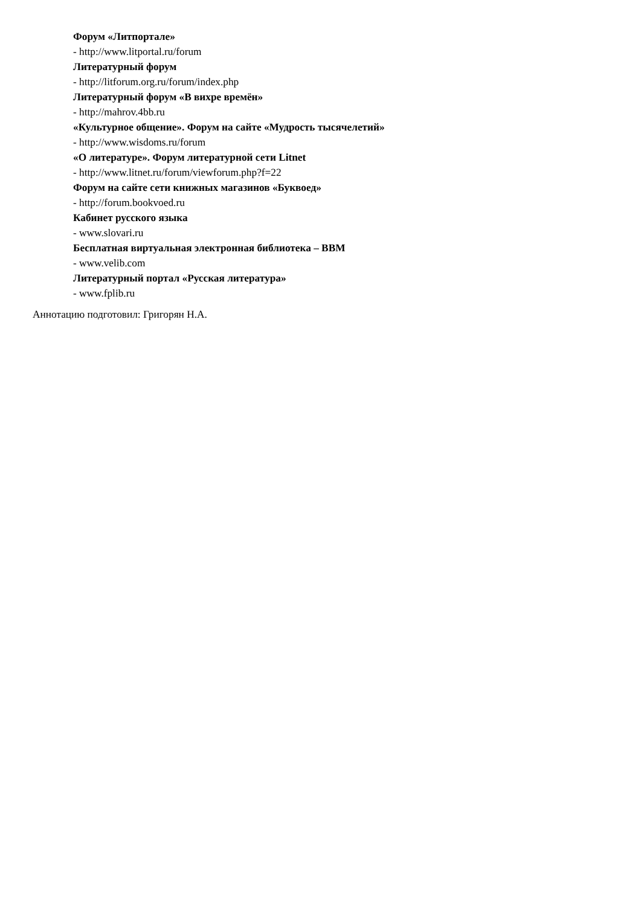Форум «Литпортале»
- http://www.litportal.ru/forum
Литературный форум
- http://litforum.org.ru/forum/index.php
Литературный форум «В вихре времён»
- http://mahrov.4bb.ru
«Культурное общение». Форум на сайте «Мудрость тысячелетий»
- http://www.wisdoms.ru/forum
«О литературе». Форум литературной сети Litnet
- http://www.litnet.ru/forum/viewforum.php?f=22
Форум на сайте сети книжных магазинов «Буквоед»
- http://forum.bookvoed.ru
Кабинет русского языка
- www.slovari.ru
Бесплатная виртуальная электронная библиотека – ВВМ
- www.velib.com
Литературный портал «Русская литература»
- www.fplib.ru
Аннотацию подготовил: Григорян Н.А.